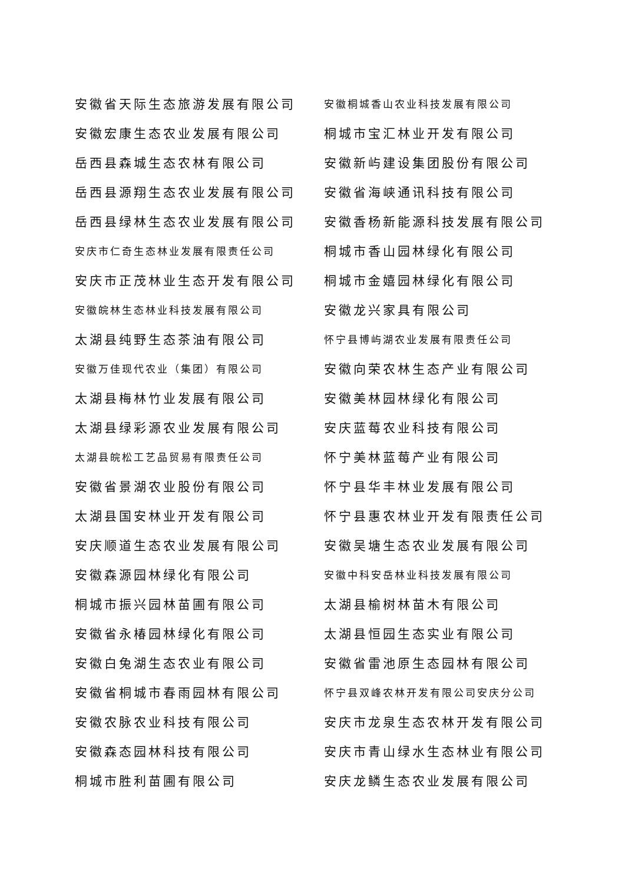| 安徽省天际生态旅游发展有限公司 | 安徽桐城香山农业科技发展有限公司 |
| 安徽宏康生态农业发展有限公司 | 桐城市宝汇林业开发有限公司 |
| 岳西县森城生态农林有限公司 | 安徽新屿建设集团股份有限公司 |
| 岳西县源翔生态农业发展有限公司 | 安徽省海峡通讯科技有限公司 |
| 岳西县绿林生态农业发展有限公司 | 安徽香杨新能源科技发展有限公司 |
| 安庆市仁奇生态林业发展有限责任公司 | 桐城市香山园林绿化有限公司 |
| 安庆市正茂林业生态开发有限公司 | 桐城市金嬉园林绿化有限公司 |
| 安徽皖林生态林业科技发展有限公司 | 安徽龙兴家具有限公司 |
| 太湖县纯野生态茶油有限公司 | 怀宁县博屿湖农业发展有限责任公司 |
| 安徽万佳现代农业（集团）有限公司 | 安徽向荣农林生态产业有限公司 |
| 太湖县梅林竹业发展有限公司 | 安徽美林园林绿化有限公司 |
| 太湖县绿彩源农业发展有限公司 | 安庆蓝莓农业科技有限公司 |
| 太湖县皖松工艺品贸易有限责任公司 | 怀宁美林蓝莓产业有限公司 |
| 安徽省景湖农业股份有限公司 | 怀宁县华丰林业发展有限公司 |
| 太湖县国安林业开发有限公司 | 怀宁县惠农林业开发有限责任公司 |
| 安庆顺道生态农业发展有限公司 | 安徽吴塘生态农业发展有限公司 |
| 安徽森源园林绿化有限公司 | 安徽中科安岳林业科技发展有限公司 |
| 桐城市振兴园林苗圃有限公司 | 太湖县榆树林苗木有限公司 |
| 安徽省永椿园林绿化有限公司 | 太湖县恒园生态实业有限公司 |
| 安徽白兔湖生态农业有限公司 | 安徽省雷池原生态园林有限公司 |
| 安徽省桐城市春雨园林有限公司 | 怀宁县双峰农林开发有限公司安庆分公司 |
| 安徽农脉农业科技有限公司 | 安庆市龙泉生态农林开发有限公司 |
| 安徽森态园林科技有限公司 | 安庆市青山绿水生态林业有限公司 |
| 桐城市胜利苗圃有限公司 | 安庆龙鳞生态农业发展有限公司 |